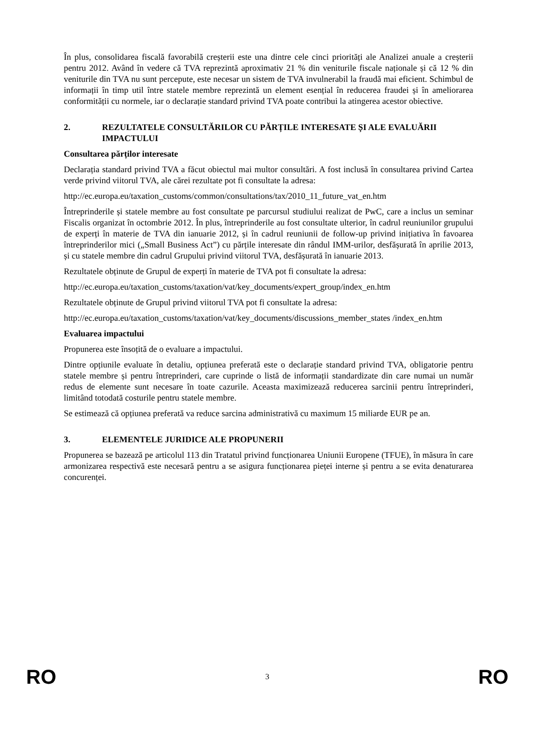În plus, consolidarea fiscală favorabilă creșterii este una dintre cele cinci priorități ale Analizei anuale a creșterii pentru 2012. Având în vedere că TVA reprezintă aproximativ 21 % din veniturile fiscale naționale și că 12 % din veniturile din TVA nu sunt percepute, este necesar un sistem de TVA invulnerabil la fraudă mai eficient. Schimbul de informații în timp util între statele membre reprezintă un element esențial în reducerea fraudei și în ameliorarea conformității cu normele, iar o declarație standard privind TVA poate contribui la atingerea acestor obiective.
2. REZULTATELE CONSULTĂRILOR CU PĂRȚILE INTERESATE ȘI ALE EVALUĂRII IMPACTULUI
Consultarea părților interesate
Declarația standard privind TVA a făcut obiectul mai multor consultări. A fost inclusă în consultarea privind Cartea verde privind viitorul TVA, ale cărei rezultate pot fi consultate la adresa:
http://ec.europa.eu/taxation_customs/common/consultations/tax/2010_11_future_vat_en.htm
Întreprinderile și statele membre au fost consultate pe parcursul studiului realizat de PwC, care a inclus un seminar Fiscalis organizat în octombrie 2012. În plus, întreprinderile au fost consultate ulterior, în cadrul reuniunilor grupului de experți în materie de TVA din ianuarie 2012, și în cadrul reuniunii de follow-up privind inițiativa în favoarea întreprinderilor mici („Small Business Act”) cu părțile interesate din rândul IMM-urilor, desfășurată în aprilie 2013, și cu statele membre din cadrul Grupului privind viitorul TVA, desfășurată în ianuarie 2013.
Rezultatele obținute de Grupul de experți în materie de TVA pot fi consultate la adresa:
http://ec.europa.eu/taxation_customs/taxation/vat/key_documents/expert_group/index_en.htm
Rezultatele obținute de Grupul privind viitorul TVA pot fi consultate la adresa:
http://ec.europa.eu/taxation_customs/taxation/vat/key_documents/discussions_member_states /index_en.htm
Evaluarea impactului
Propunerea este însoțită de o evaluare a impactului.
Dintre opțiunile evaluate în detaliu, opțiunea preferată este o declarație standard privind TVA, obligatorie pentru statele membre și pentru întreprinderi, care cuprinde o listă de informații standardizate din care numai un număr redus de elemente sunt necesare în toate cazurile. Aceasta maximizează reducerea sarcinii pentru întreprinderi, limitând totodată costurile pentru statele membre.
Se estimează că opțiunea preferată va reduce sarcina administrativă cu maximum 15 miliarde EUR pe an.
3. ELEMENTELE JURIDICE ALE PROPUNERII
Propunerea se bazează pe articolul 113 din Tratatul privind funcționarea Uniunii Europene (TFUE), în măsura în care armonizarea respectivă este necesară pentru a se asigura funcționarea pieței interne și pentru a se evita denaturarea concurenței.
RO 3 RO